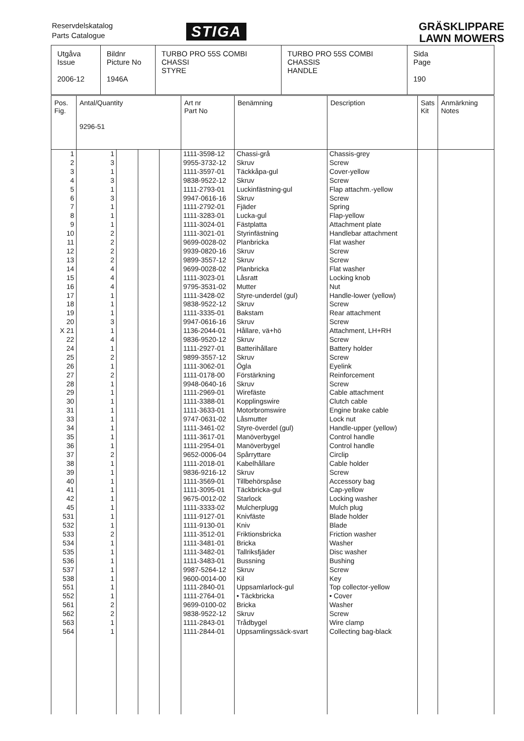Reservdelskatalog
Parts Catalogue
STIGA
GRÄSKLIPPARE
LAWN MOWERS
| Utgåva Issue 2006-12 | Bildnr Picture No 1946A | TURBO PRO 55S COMBI CHASSI STYRE | TURBO PRO 55S COMBI CHASSIS HANDLE | Sida Page 190 |
| Pos. Fig. | Antal/Quantity 9296-51 | | | | Art nr Part No | Benämning | Description | Sats Kit | Anmärkning Notes |
| --- | --- | --- | --- | --- | --- | --- | --- | --- | --- |
| 1 2 3 4 5 6 7 8 9 10 11 12 13 14 15 16 17 18 19 20 X 21 22 24 25 26 27 28 29 30 31 33 34 35 36 37 38 39 40 41 42 45 531 532 533 534 535 536 537 538 551 552 561 562 563 564 | 1 3 1 3 1 3 1 1 1 2 2 2 2 4 4 4 1 1 1 3 1 4 1 2 1 2 1 1 1 1 1 1 1 1 2 1 1 1 1 1 1 1 1 2 1 1 1 1 1 1 1 2 2 1 1 | | | | 1111-3598-12 9955-3732-12 1111-3597-01 9838-9522-12 1111-2793-01 9947-0616-16 1111-2792-01 1111-3283-01 1111-3024-01 1111-3021-01 9699-0028-02 9939-0820-16 9899-3557-12 9699-0028-02 1111-3023-01 9795-3531-02 1111-3428-02 9838-9522-12 1111-3335-01 9947-0616-16 1136-2044-01 9836-9520-12 1111-2927-01 9899-3557-12 1111-3062-01 1111-0178-00 9948-0640-16 1111-2969-01 1111-3388-01 1111-3633-01 9747-0631-02 1111-3461-02 1111-3617-01 1111-2954-01 9652-0006-04 1111-2018-01 9836-9216-12 1111-3569-01 1111-3095-01 9675-0012-02 1111-3333-02 1111-9127-01 1111-9130-01 1111-3512-01 1111-3481-01 1111-3482-01 1111-3483-01 9987-5264-12 9600-0014-00 1111-2840-01 1111-2764-01 9699-0100-02 9838-9522-12 1111-2843-01 1111-2844-01 | Chassi-grå Skruv Täckkåpa-gul Skruv Luckinfästning-gul Skruv Fjäder Lucka-gul Fästplatta Styrinfästning Planbricka Skruv Skruv Planbricka Låsratt Mutter Styre-underdel (gul) Skruv Bakstam Skruv Hållare, vä+hö Skruv Batterihållare Skruv Ögla Förstärkning Skruv Wirefäste Kopplingswire Motorbromswire Låsmutter Styre-överdel (gul) Manöverbygel Manöverbygel Spårryttare Kabelhållare Skruv Tillbehörspåse Täckbricka-gul Starlock Mulcherplugg Knivfäste Kniv Friktionsbricka Bricka Tallriksfjäder Bussning Skruv Kil Uppsamlarlock-gul • Täckbricka Bricka Skruv Trådbygel Uppsamlingssäck-svart | Chassis-grey Screw Cover-yellow Screw Flap attachm.-yellow Screw Spring Flap-yellow Attachment plate Handlebar attachment Flat washer Screw Screw Flat washer Locking knob Nut Handle-lower (yellow) Screw Rear attachment Screw Attachment, LH+RH Screw Battery holder Screw Eyelink Reinforcement Screw Cable attachment Clutch cable Engine brake cable Lock nut Handle-upper (yellow) Control handle Control handle Circlip Cable holder Screw Accessory bag Cap-yellow Locking washer Mulch plug Blade holder Blade Friction washer Washer Disc washer Bushing Screw Key Top collector-yellow • Cover Washer Screw Wire clamp Collecting bag-black | | |